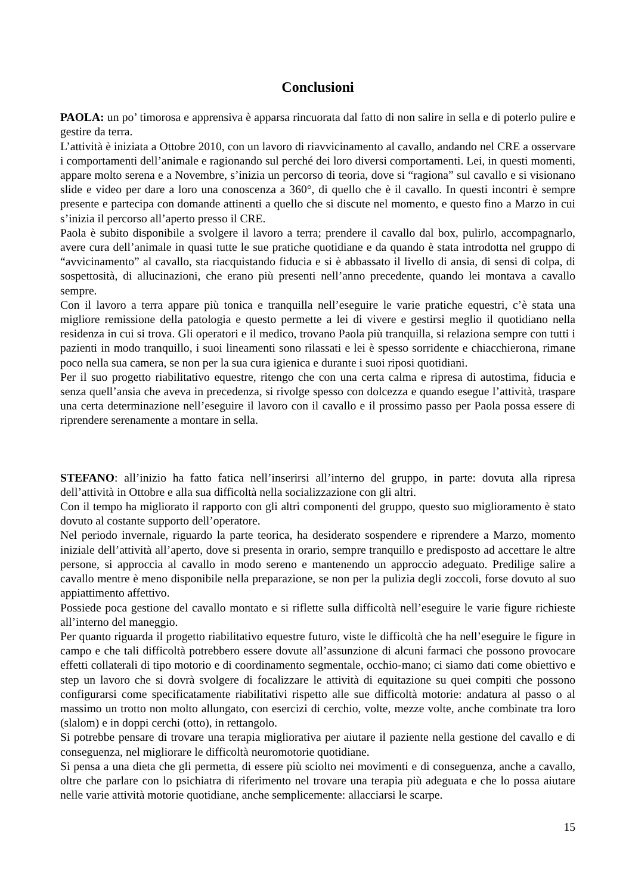Conclusioni
PAOLA: un po’ timorosa e apprensiva è apparsa rincuorata dal fatto di non salire in sella e di poterlo pulire e gestire da terra.
L’attività è iniziata a Ottobre 2010, con un lavoro di riavvicinamento al cavallo, andando nel CRE a osservare i comportamenti dell’animale e ragionando sul perché dei loro diversi comportamenti. Lei, in questi momenti, appare molto serena e a Novembre, s’inizia un percorso di teoria, dove si “ragiona” sul cavallo e si visionano slide e video per dare a loro una conoscenza a 360°, di quello che è il cavallo. In questi incontri è sempre presente e partecipa con domande attinenti a quello che si discute nel momento, e questo fino a Marzo in cui s’inizia il percorso all’aperto presso il CRE.
Paola è subito disponibile a svolgere il lavoro a terra; prendere il cavallo dal box, pulirlo, accompagnarlo, avere cura dell’animale in quasi tutte le sue pratiche quotidiane e da quando è stata introdotta nel gruppo di “avvicinamento” al cavallo, sta riacquistando fiducia e si è abbassato il livello di ansia, di sensi di colpa, di sospettosità, di allucinazioni, che erano più presenti nell’anno precedente, quando lei montava a cavallo sempre.
Con il lavoro a terra appare più tonica e tranquilla nell’eseguire le varie pratiche equestri, c’è stata una migliore remissione della patologia e questo permette a lei di vivere e gestirsi meglio il quotidiano nella residenza in cui si trova. Gli operatori e il medico, trovano Paola più tranquilla, si relaziona sempre con tutti i pazienti in modo tranquillo, i suoi lineamenti sono rilassati e lei è spesso sorridente e chiacchierona, rimane poco nella sua camera, se non per la sua cura igienica e durante i suoi riposi quotidiani.
Per il suo progetto riabilitativo equestre, ritengo che con una certa calma e ripresa di autostima, fiducia e senza quell’ansia che aveva in precedenza, si rivolge spesso con dolcezza e quando esegue l’attività, traspare una certa determinazione nell’eseguire il lavoro con il cavallo e il prossimo passo per Paola possa essere di riprendere serenamente a montare in sella.
STEFANO: all’inizio ha fatto fatica nell’inserirsi all’interno del gruppo, in parte: dovuta alla ripresa dell’attività in Ottobre e alla sua difficoltà nella socializzazione con gli altri.
Con il tempo ha migliorato il rapporto con gli altri componenti del gruppo, questo suo miglioramento è stato dovuto al costante supporto dell’operatore.
Nel periodo invernale, riguardo la parte teorica, ha desiderato sospendere e riprendere a Marzo, momento iniziale dell’attività all’aperto, dove si presenta in orario, sempre tranquillo e predisposto ad accettare le altre persone, si approccia al cavallo in modo sereno e mantenendo un approccio adeguato. Predilige salire a cavallo mentre è meno disponibile nella preparazione, se non per la pulizia degli zoccoli, forse dovuto al suo appiattimento affettivo.
Possiede poca gestione del cavallo montato e si riflette sulla difficoltà nell’eseguire le varie figure richieste all’interno del maneggio.
Per quanto riguarda il progetto riabilitativo equestre futuro, viste le difficoltà che ha nell’eseguire le figure in campo e che tali difficoltà potrebbero essere dovute all’assunzione di alcuni farmaci che possono provocare effetti collaterali di tipo motorio e di coordinamento segmentale, occhio-mano; ci siamo dati come obiettivo e step un lavoro che si dovrà svolgere di focalizzare le attività di equitazione su quei compiti che possono configurarsi come specificatamente riabilitativi rispetto alle sue difficoltà motorie: andatura al passo o al massimo un trotto non molto allungato, con esercizi di cerchio, volte, mezze volte, anche combinate tra loro (slalom) e in doppi cerchi (otto), in rettangolo.
Si potrebbe pensare di trovare una terapia migliorativa per aiutare il paziente nella gestione del cavallo e di conseguenza, nel migliorare le difficoltà neuromotorie quotidiane.
Si pensa a una dieta che gli permetta, di essere più sciolto nei movimenti e di conseguenza, anche a cavallo, oltre che parlare con lo psichiatra di riferimento nel trovare una terapia più adeguata e che lo possa aiutare nelle varie attività motorie quotidiane, anche semplicemente: allacciarsi le scarpe.
15